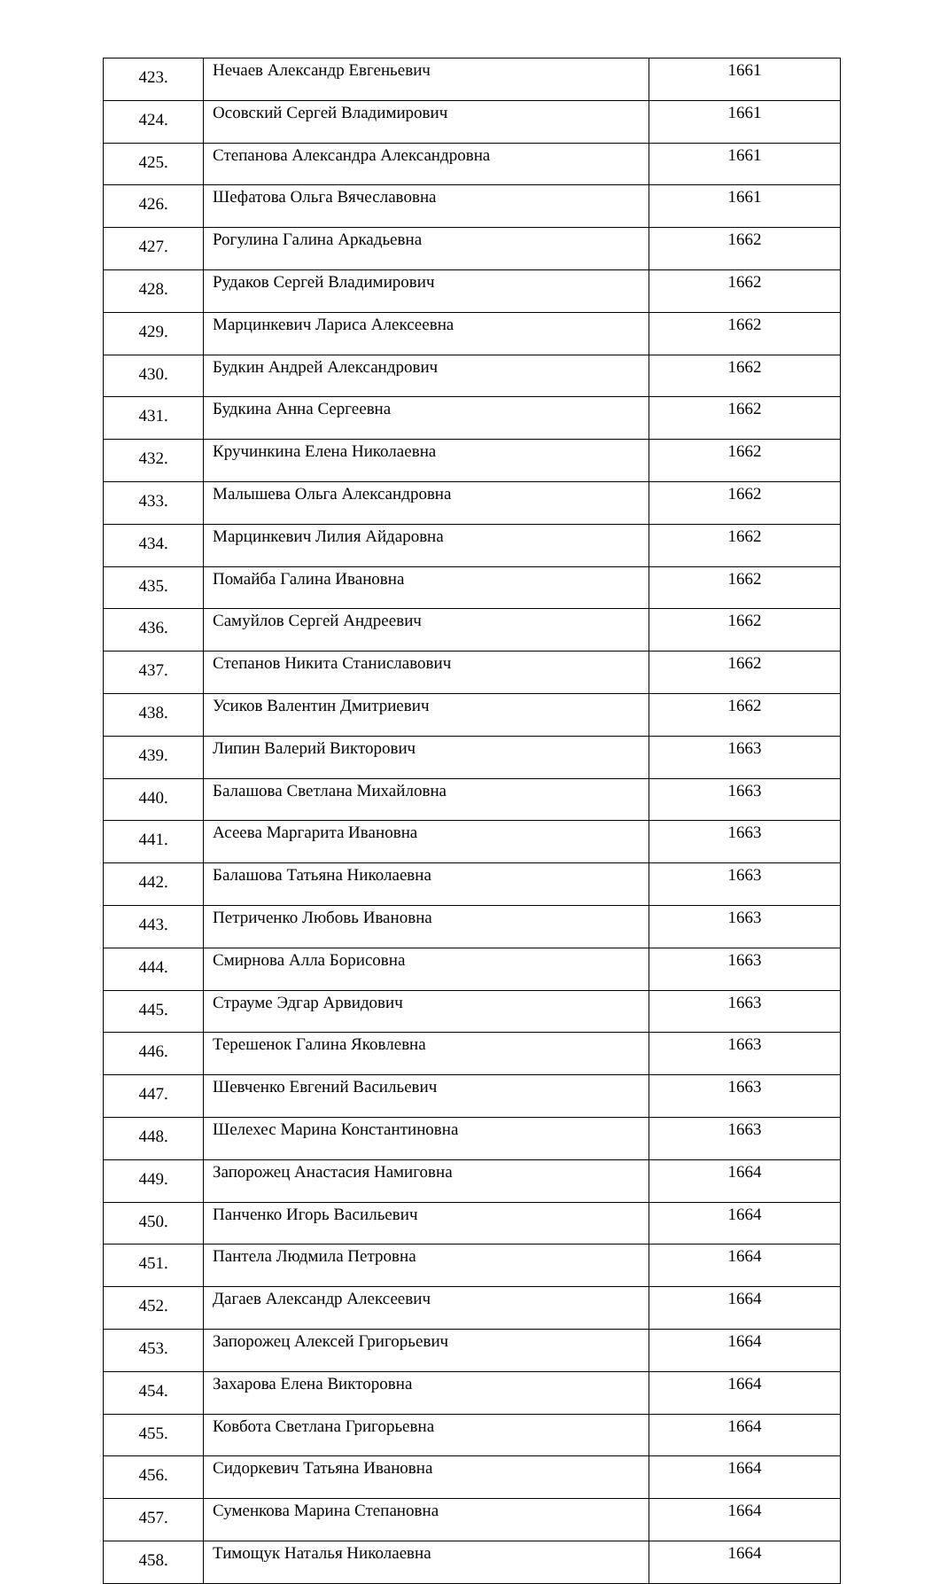| 423. | Нечаев Александр Евгеньевич | 1661 |
| 424. | Осовский Сергей Владимирович | 1661 |
| 425. | Степанова Александра Александровна | 1661 |
| 426. | Шефатова Ольга Вячеславовна | 1661 |
| 427. | Рогулина Галина Аркадьевна | 1662 |
| 428. | Рудаков Сергей Владимирович | 1662 |
| 429. | Марцинкевич Лариса Алексеевна | 1662 |
| 430. | Будкин Андрей Александрович | 1662 |
| 431. | Будкина Анна Сергеевна | 1662 |
| 432. | Кручинкина Елена Николаевна | 1662 |
| 433. | Малышева Ольга Александровна | 1662 |
| 434. | Марцинкевич Лилия Айдаровна | 1662 |
| 435. | Помайба Галина Ивановна | 1662 |
| 436. | Самуйлов Сергей Андреевич | 1662 |
| 437. | Степанов Никита Станиславович | 1662 |
| 438. | Усиков Валентин Дмитриевич | 1662 |
| 439. | Липин Валерий Викторович | 1663 |
| 440. | Балашова Светлана Михайловна | 1663 |
| 441. | Асеева Маргарита Ивановна | 1663 |
| 442. | Балашова Татьяна Николаевна | 1663 |
| 443. | Петриченко Любовь Ивановна | 1663 |
| 444. | Смирнова Алла Борисовна | 1663 |
| 445. | Страуме Эдгар Арвидович | 1663 |
| 446. | Терешенок Галина Яковлевна | 1663 |
| 447. | Шевченко Евгений Васильевич | 1663 |
| 448. | Шелехес Марина Константиновна | 1663 |
| 449. | Запорожец Анастасия Намиговна | 1664 |
| 450. | Панченко Игорь Васильевич | 1664 |
| 451. | Пантела Людмила Петровна | 1664 |
| 452. | Дагаев Александр Алексеевич | 1664 |
| 453. | Запорожец Алексей Григорьевич | 1664 |
| 454. | Захарова Елена Викторовна | 1664 |
| 455. | Ковбота Светлана Григорьевна | 1664 |
| 456. | Сидоркевич Татьяна Ивановна | 1664 |
| 457. | Суменкова Марина Степановна | 1664 |
| 458. | Тимощук Наталья Николаевна | 1664 |